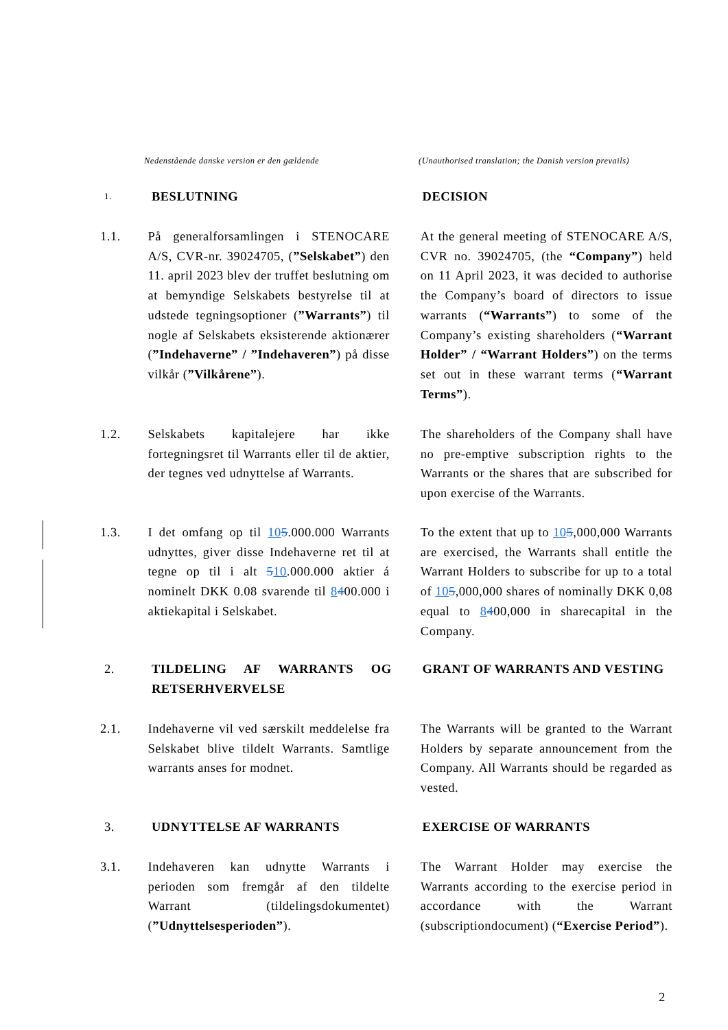Nedenstående danske version er den gældende (Unauthorised translation; the Danish version prevails)
1.
BESLUTNING DECISION
1.1. På generalforsamlingen i STENOCARE A/S, CVR-nr. 39024705, (”Selskabet”) den 11. april 2023 blev der truffet beslutning om at bemyndige Selskabets bestyrelse til at udstede tegningsoptioner (”Warrants”) til nogle af Selskabets eksisterende aktionærer (”Indehaverne” / ”Indehaveren”) på disse vilkår (”Vilkårene”).
At the general meeting of STENOCARE A/S, CVR no. 39024705, (the “Company”) held on 11 April 2023, it was decided to authorise the Company’s board of directors to issue warrants (“Warrants”) to some of the Company’s existing shareholders (“Warrant Holder” / “Warrant Holders”) on the terms set out in these warrant terms (“Warrant Terms”).
1.2. Selskabets kapitalejere har ikke fortegningsret til Warrants eller til de aktier, der tegnes ved udnyttelse af Warrants.
The shareholders of the Company shall have no pre-emptive subscription rights to the Warrants or the shares that are subscribed for upon exercise of the Warrants.
1.3. I det omfang op til 105.000.000 Warrants udnyttes, giver disse Indehaverne ret til at tegne op til i alt 510.000.000 aktier á nominelt DKK 0.08 svarende til 8400.000 i aktiekapital i Selskabet.
To the extent that up to 105,000,000 Warrants are exercised, the Warrants shall entitle the Warrant Holders to subscribe for up to a total of 105,000,000 shares of nominally DKK 0,08 equal to 8400,000 in sharecapital in the Company.
2. TILDELING AF WARRANTS OG RETSERHVERVELSE
GRANT OF WARRANTS AND VESTING
2.1. Indehaverne vil ved særskilt meddelelse fra Selskabet blive tildelt Warrants. Samtlige warrants anses for modnet.
The Warrants will be granted to the Warrant Holders by separate announcement from the Company. All Warrants should be regarded as vested.
3. UDNYTTELSE AF WARRANTS EXERCISE OF WARRANTS
3.1. Indehaveren kan udnytte Warrants i perioden som fremgår af den tildelte Warrant (tildelingsdokumentet) (”Udnyttelsesperioden”).
The Warrant Holder may exercise the Warrants according to the exercise period in accordance with the Warrant (subscriptiondocument) (“Exercise Period”).
2